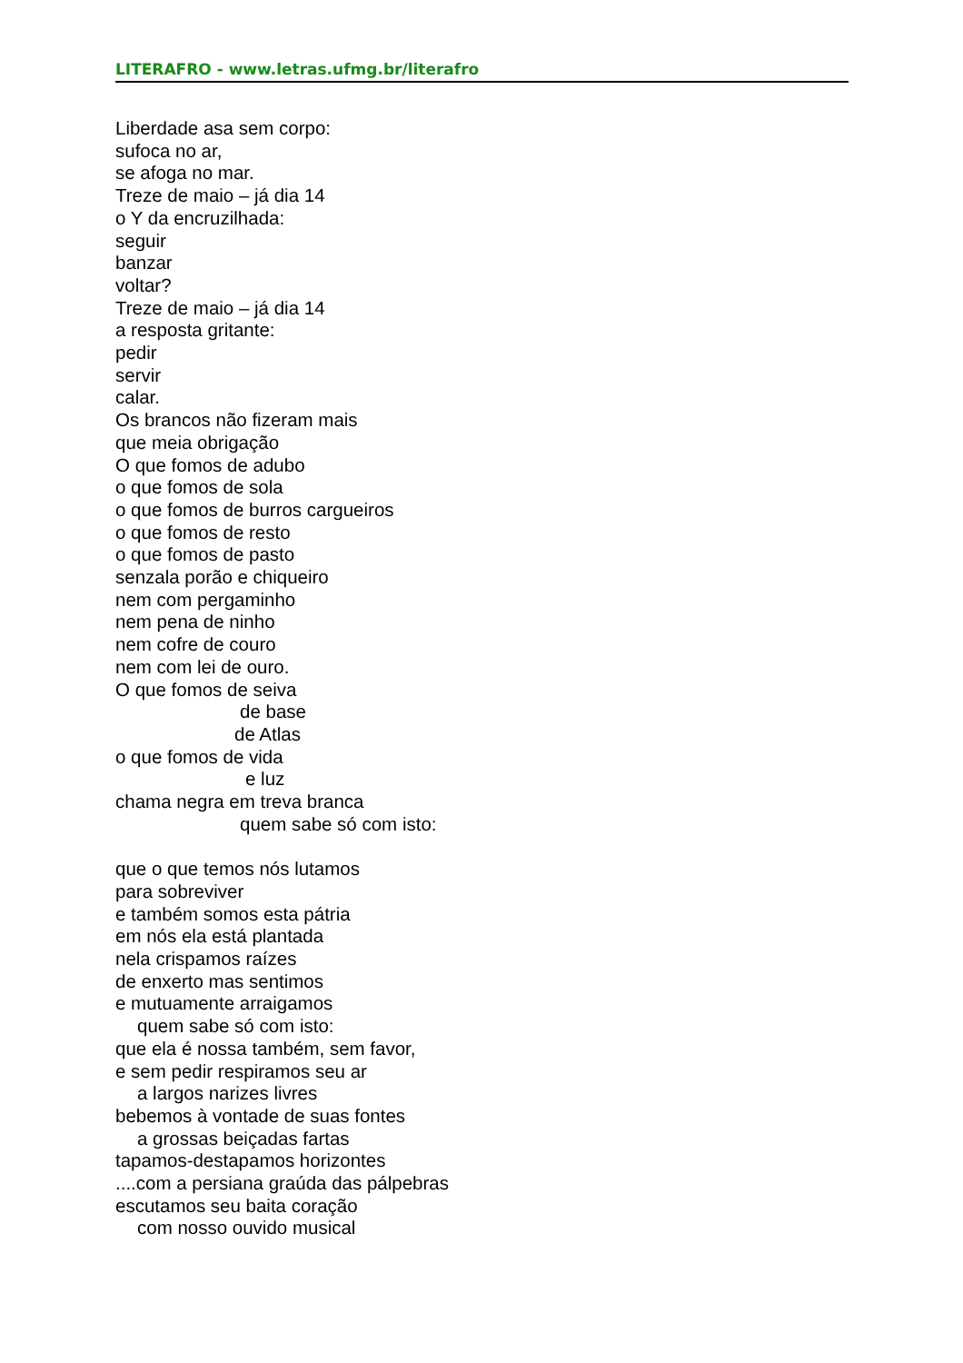LITERAFRO - www.letras.ufmg.br/literafro
Liberdade asa sem corpo:
sufoca no ar,
se afoga no mar.
Treze de maio – já dia 14
o Y da encruzilhada:
seguir
banzar
voltar?
Treze de maio – já dia 14
a resposta gritante:
pedir
servir
calar.
Os brancos não fizeram mais
que meia obrigação
O que fomos de adubo
o que fomos de sola
o que fomos de burros cargueiros
o que fomos de resto
o que fomos de pasto
senzala porão e chiqueiro
nem com pergaminho
nem pena de ninho
nem cofre de couro
nem com lei de ouro.
O que fomos de seiva
de base
de Atlas
o que fomos de vida
e luz
chama negra em treva branca
quem sabe só com isto:
que o que temos nós lutamos
para sobreviver
e também somos esta pátria
em nós ela está plantada
nela crispamos raízes
de enxerto mas sentimos
e mutuamente arraigamos
quem sabe só com isto:
que ela é nossa também, sem favor,
e sem pedir respiramos seu ar
a largos narizes livres
bebemos à vontade de suas fontes
a grossas beiçadas fartas
tapamos-destapamos horizontes
....com a persiana graúda das pálpebras
escutamos seu baita coração
com nosso ouvido musical